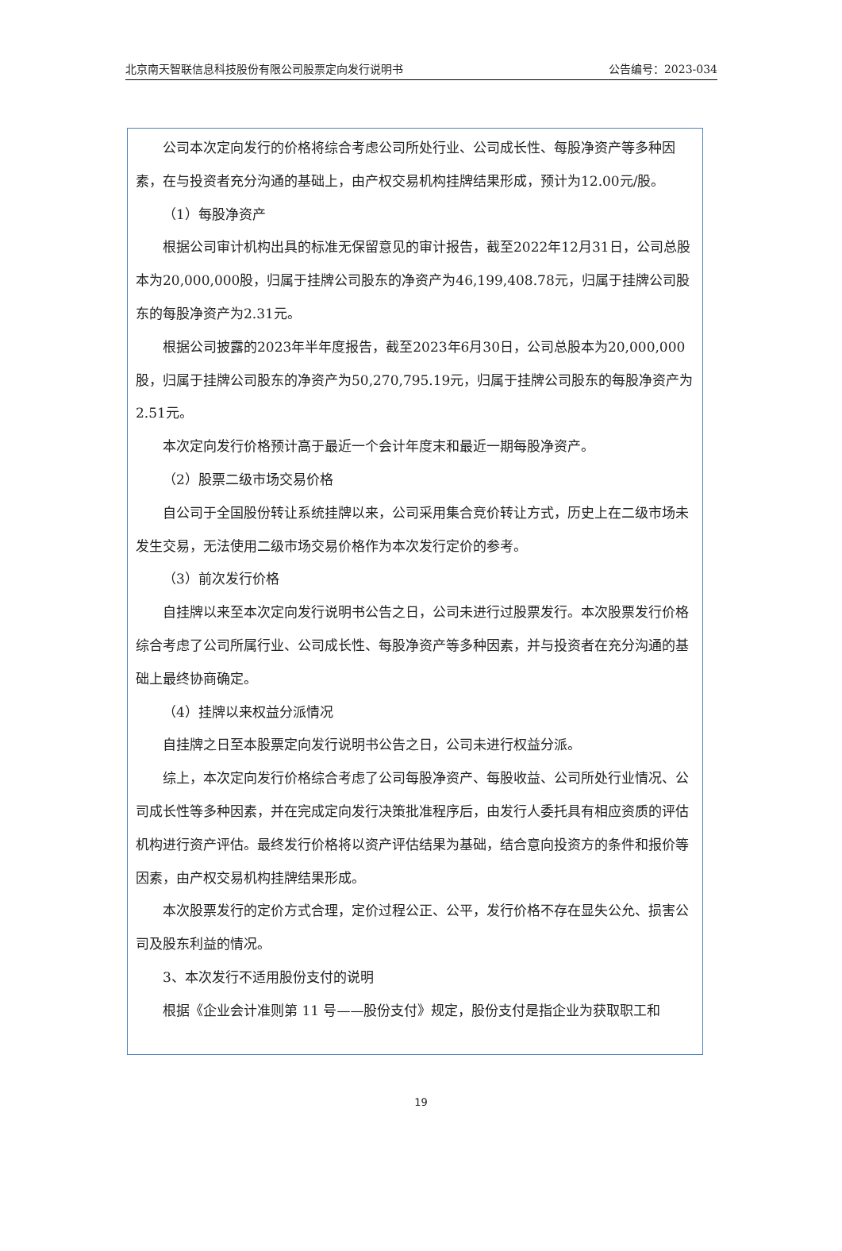北京南天智联信息科技股份有限公司股票定向发行说明书 公告编号：2023-034
公司本次定向发行的价格将综合考虑公司所处行业、公司成长性、每股净资产等多种因素，在与投资者充分沟通的基础上，由产权交易机构挂牌结果形成，预计为12.00元/股。
（1）每股净资产
根据公司审计机构出具的标准无保留意见的审计报告，截至2022年12月31日，公司总股本为20,000,000股，归属于挂牌公司股东的净资产为46,199,408.78元，归属于挂牌公司股东的每股净资产为2.31元。
根据公司披露的2023年半年度报告，截至2023年6月30日，公司总股本为20,000,000股，归属于挂牌公司股东的净资产为50,270,795.19元，归属于挂牌公司股东的每股净资产为2.51元。
本次定向发行价格预计高于最近一个会计年度末和最近一期每股净资产。
（2）股票二级市场交易价格
自公司于全国股份转让系统挂牌以来，公司采用集合竞价转让方式，历史上在二级市场未发生交易，无法使用二级市场交易价格作为本次发行定价的参考。
（3）前次发行价格
自挂牌以来至本次定向发行说明书公告之日，公司未进行过股票发行。本次股票发行价格综合考虑了公司所属行业、公司成长性、每股净资产等多种因素，并与投资者在充分沟通的基础上最终协商确定。
（4）挂牌以来权益分派情况
自挂牌之日至本股票定向发行说明书公告之日，公司未进行权益分派。
综上，本次定向发行价格综合考虑了公司每股净资产、每股收益、公司所处行业情况、公司成长性等多种因素，并在完成定向发行决策批准程序后，由发行人委托具有相应资质的评估机构进行资产评估。最终发行价格将以资产评估结果为基础，结合意向投资方的条件和报价等因素，由产权交易机构挂牌结果形成。
本次股票发行的定价方式合理，定价过程公正、公平，发行价格不存在显失公允、损害公司及股东利益的情况。
3、本次发行不适用股份支付的说明
根据《企业会计准则第 11 号——股份支付》规定，股份支付是指企业为获取职工和
19